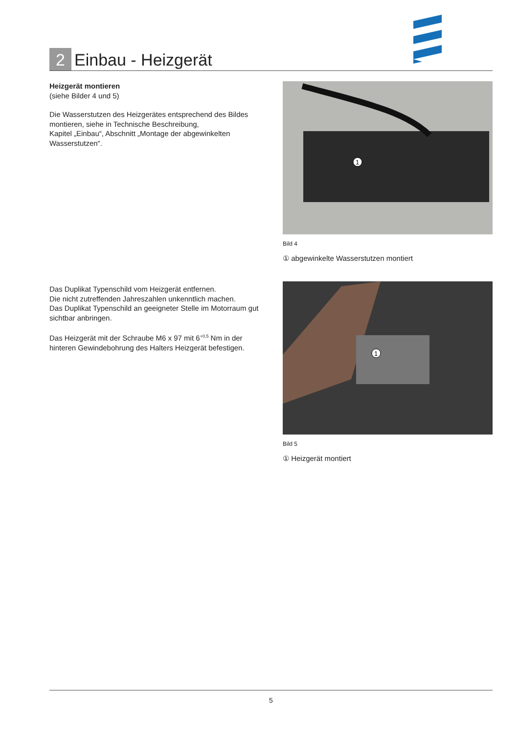2
Einbau - Heizgerät
Heizgerät montieren
(siehe Bilder 4 und 5)
Die Wasserstutzen des Heizgerätes entsprechend des Bildes montieren, siehe in Technische Beschreibung,
Kapitel „Einbau“, Abschnitt „Montage der abgewinkelten Wasserstutzen“.
Das Duplikat Typenschild vom Heizgerät entfernen.
Die nicht zutreffenden Jahreszahlen unkenntlich machen.
Das Duplikat Typenschild an geeigneter Stelle im Motorraum gut sichtbar anbringen.
Das Heizgerät mit der Schraube M6 x 97 mit 6<sup>+0,5</sup> Nm in der hinteren Gewindebohrung des Halters Heizgerät befestigen.
1
Bild 4
① abgewinkelte Wasserstutzen montiert
1
Bild 5
① Heizgerät montiert
5